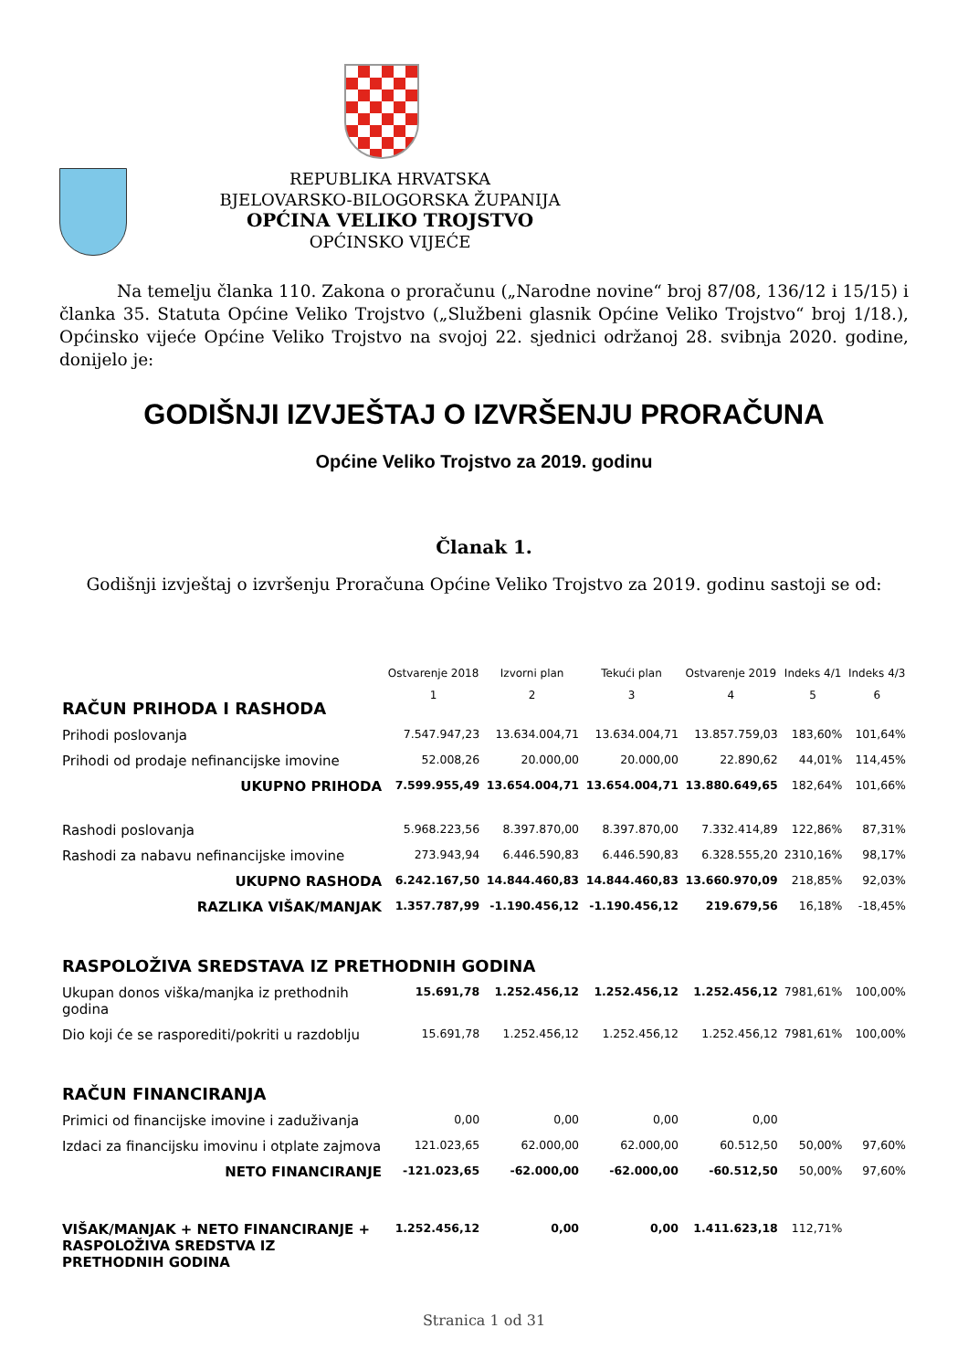REPUBLIKA HRVATSKA
BJELOVARSKO-BILOGORSKA ŽUPANIJA
OPĆINA VELIKO TROJSTVO
OPĆINSKO VIJEĆE
Na temelju članka 110. Zakona o proračunu („Narodne novine“ broj 87/08, 136/12 i 15/15) i članka 35. Statuta Općine Veliko Trojstvo („Službeni glasnik Općine Veliko Trojstvo“ broj 1/18.), Općinsko vijeće Općine Veliko Trojstvo na svojoj 22. sjednici održanoj 28. svibnja 2020. godine, donijelo je:
GODIŠNJI IZVJEŠTAJ O IZVRŠENJU PRORAČUNA
Općine Veliko Trojstvo za 2019. godinu
Članak 1.
Godišnji izvještaj o izvršenju Proračuna Općine Veliko Trojstvo za 2019. godinu sastoji se od:
| | Ostvarenje 2018 | Izvorni plan | Tekući plan | Ostvarenje 2019 | Indeks 4/1 | Indeks 4/3 |
| RAČUN PRIHODA I RASHODA | 1 | 2 | 3 | 4 | 5 | 6 |
| Prihodi poslovanja | 7.547.947,23 | 13.634.004,71 | 13.634.004,71 | 13.857.759,03 | 183,60% | 101,64% |
| Prihodi od prodaje nefinancijske imovine | 52.008,26 | 20.000,00 | 20.000,00 | 22.890,62 | 44,01% | 114,45% |
| UKUPNO PRIHODA | 7.599.955,49 | 13.654.004,71 | 13.654.004,71 | 13.880.649,65 | 182,64% | 101,66% |
| Rashodi poslovanja | 5.968.223,56 | 8.397.870,00 | 8.397.870,00 | 7.332.414,89 | 122,86% | 87,31% |
| Rashodi za nabavu nefinancijske imovine | 273.943,94 | 6.446.590,83 | 6.446.590,83 | 6.328.555,20 | 2310,16% | 98,17% |
| UKUPNO RASHODA | 6.242.167,50 | 14.844.460,83 | 14.844.460,83 | 13.660.970,09 | 218,85% | 92,03% |
| RAZLIKA VIŠAK/MANJAK | 1.357.787,99 | -1.190.456,12 | -1.190.456,12 | 219.679,56 | 16,18% | -18,45% |
| RASPOLOŽIVA SREDSTAVA IZ PRETHODNIH GODINA | | | | | | |
| Ukupan donos viška/manjka iz prethodnih godina | 15.691,78 | 1.252.456,12 | 1.252.456,12 | 1.252.456,12 | 7981,61% | 100,00% |
| Dio koji će se rasporediti/pokriti u razdoblju | 15.691,78 | 1.252.456,12 | 1.252.456,12 | 1.252.456,12 | 7981,61% | 100,00% |
| RAČUN FINANCIRANJA | | | | | | |
| Primici od financijske imovine i zaduživanja | 0,00 | 0,00 | 0,00 | 0,00 | | |
| Izdaci za financijsku imovinu i otplate zajmova | 121.023,65 | 62.000,00 | 62.000,00 | 60.512,50 | 50,00% | 97,60% |
| NETO FINANCIRANJE | -121.023,65 | -62.000,00 | -62.000,00 | -60.512,50 | 50,00% | 97,60% |
| VIŠAK/MANJAK + NETO FINANCIRANJE + RASPOLOŽIVA SREDSTVA IZ PRETHODNIH GODINA | 1.252.456,12 | 0,00 | 0,00 | 1.411.623,18 | 112,71% | |
Stranica 1 od 31